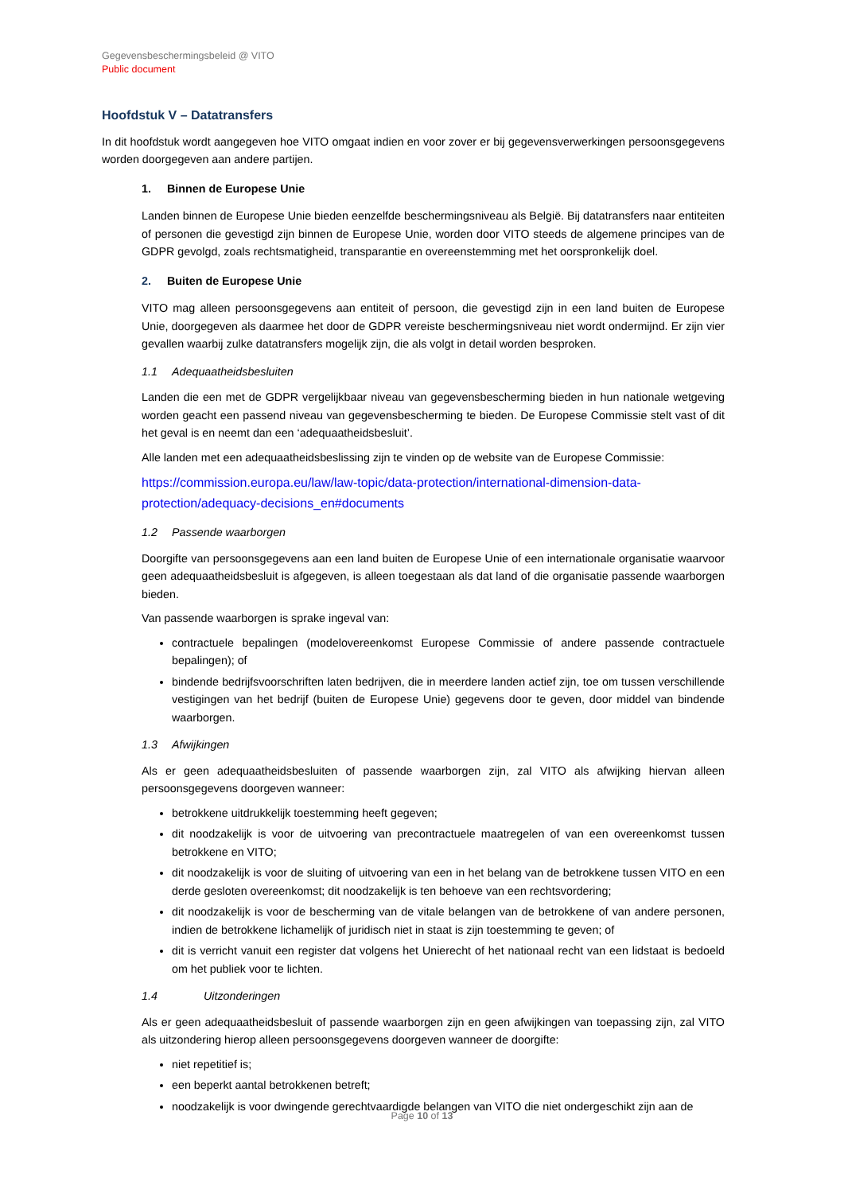Gegevensbeschermingsbeleid @ VITO
Public document
Hoofdstuk V – Datatransfers
In dit hoofdstuk wordt aangegeven hoe VITO omgaat indien en voor zover er bij gegevensverwerkingen persoonsgegevens worden doorgegeven aan andere partijen.
1. Binnen de Europese Unie
Landen binnen de Europese Unie bieden eenzelfde beschermingsniveau als België. Bij datatransfers naar entiteiten of personen die gevestigd zijn binnen de Europese Unie, worden door VITO steeds de algemene principes van de GDPR gevolgd, zoals rechtsmatigheid, transparantie en overeenstemming met het oorspronkelijk doel.
2. Buiten de Europese Unie
VITO mag alleen persoonsgegevens aan entiteit of persoon, die gevestigd zijn in een land buiten de Europese Unie, doorgegeven als daarmee het door de GDPR vereiste beschermingsniveau niet wordt ondermijnd. Er zijn vier gevallen waarbij zulke datatransfers mogelijk zijn, die als volgt in detail worden besproken.
1.1 Adequaatheidsbesluiten
Landen die een met de GDPR vergelijkbaar niveau van gegevensbescherming bieden in hun nationale wetgeving worden geacht een passend niveau van gegevensbescherming te bieden. De Europese Commissie stelt vast of dit het geval is en neemt dan een ‘adequaatheidsbesluit’.
Alle landen met een adequaatheidsbeslissing zijn te vinden op de website van de Europese Commissie:
https://commission.europa.eu/law/law-topic/data-protection/international-dimension-data-protection/adequacy-decisions_en#documents
1.2 Passende waarborgen
Doorgifte van persoonsgegevens aan een land buiten de Europese Unie of een internationale organisatie waarvoor geen adequaatheidsbesluit is afgegeven, is alleen toegestaan als dat land of die organisatie passende waarborgen bieden.
Van passende waarborgen is sprake ingeval van:
contractuele bepalingen (modelovereenkomst Europese Commissie of andere passende contractuele bepalingen); of
bindende bedrijfsvoorschriften laten bedrijven, die in meerdere landen actief zijn, toe om tussen verschillende vestigingen van het bedrijf (buiten de Europese Unie) gegevens door te geven, door middel van bindende waarborgen.
1.3 Afwijkingen
Als er geen adequaatheidsbesluiten of passende waarborgen zijn, zal VITO als afwijking hiervan alleen persoonsgegevens doorgeven wanneer:
betrokkene uitdrukkelijk toestemming heeft gegeven;
dit noodzakelijk is voor de uitvoering van precontractuele maatregelen of van een overeenkomst tussen betrokkene en VITO;
dit noodzakelijk is voor de sluiting of uitvoering van een in het belang van de betrokkene tussen VITO en een derde gesloten overeenkomst; dit noodzakelijk is ten behoeve van een rechtsvordering;
dit noodzakelijk is voor de bescherming van de vitale belangen van de betrokkene of van andere personen, indien de betrokkene lichamelijk of juridisch niet in staat is zijn toestemming te geven; of
dit is verricht vanuit een register dat volgens het Unierecht of het nationaal recht van een lidstaat is bedoeld om het publiek voor te lichten.
1.4 Uitzonderingen
Als er geen adequaatheidsbesluit of passende waarborgen zijn en geen afwijkingen van toepassing zijn, zal VITO als uitzondering hierop alleen persoonsgegevens doorgeven wanneer de doorgifte:
niet repetitief is;
een beperkt aantal betrokkenen betreft;
noodzakelijk is voor dwingende gerechtvaardigde belangen van VITO die niet ondergeschikt zijn aan de
Page 10 of 13